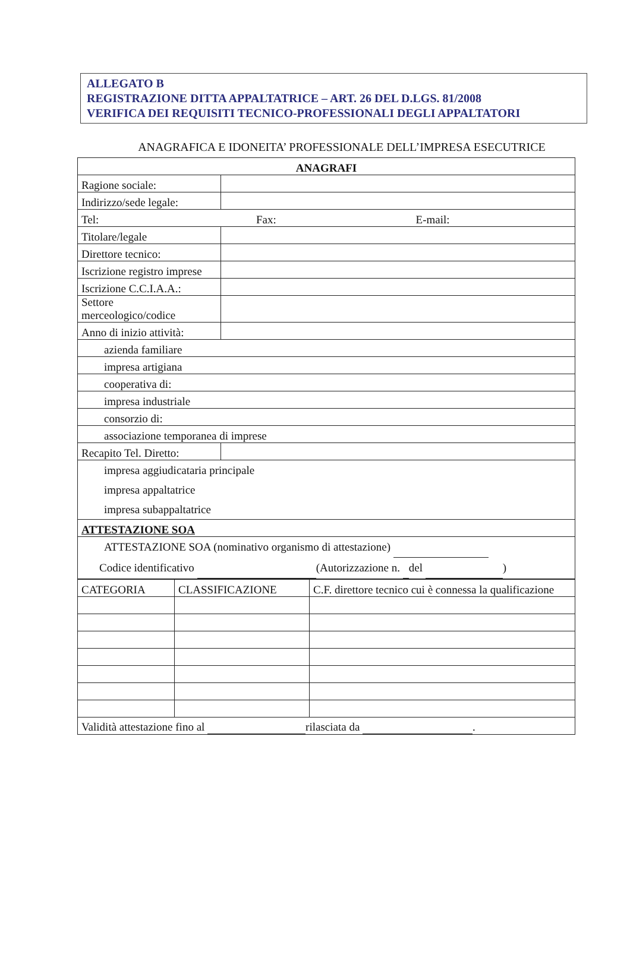ALLEGATO B
REGISTRAZIONE DITTA APPALTATRICE – ART. 26 DEL D.LGS. 81/2008
VERIFICA DEI REQUISITI TECNICO-PROFESSIONALI DEGLI APPALTATORI
ANAGRAFICA E IDONEITA’ PROFESSIONALE DELL’IMPRESA ESECUTRICE
| ANAGRAFI | |
| --- | --- |
| Ragione sociale: | |
| Indirizzo/sede legale: | |
| Tel: Fax: E-mail: | |
| Titolare/legale | |
| Direttore tecnico: | |
| Iscrizione registro imprese | |
| Iscrizione C.C.I.A.A.: | |
| Settore merceologico/codice | |
| Anno di inizio attività: | |
| azienda familiare | |
| impresa artigiana | |
| cooperativa di: | |
| impresa industriale | |
| consorzio di: | |
| associazione temporanea di imprese | |
| Recapito Tel. Diretto: | |
| impresa aggiudicataria principale impresa appaltatrice impresa subappaltatrice | |
| ATTESTAZIONE SOA | |
| ATTESTAZIONE SOA (nominativo organismo di attestazione) Codice identificativo (Autorizzazione n. del ) | |
| CATEGORIA | CLASSIFICAZIONE | C.F. direttore tecnico cui è connessa la qualificazione |
| Validità attestazione fino al rilasciata da . | | |